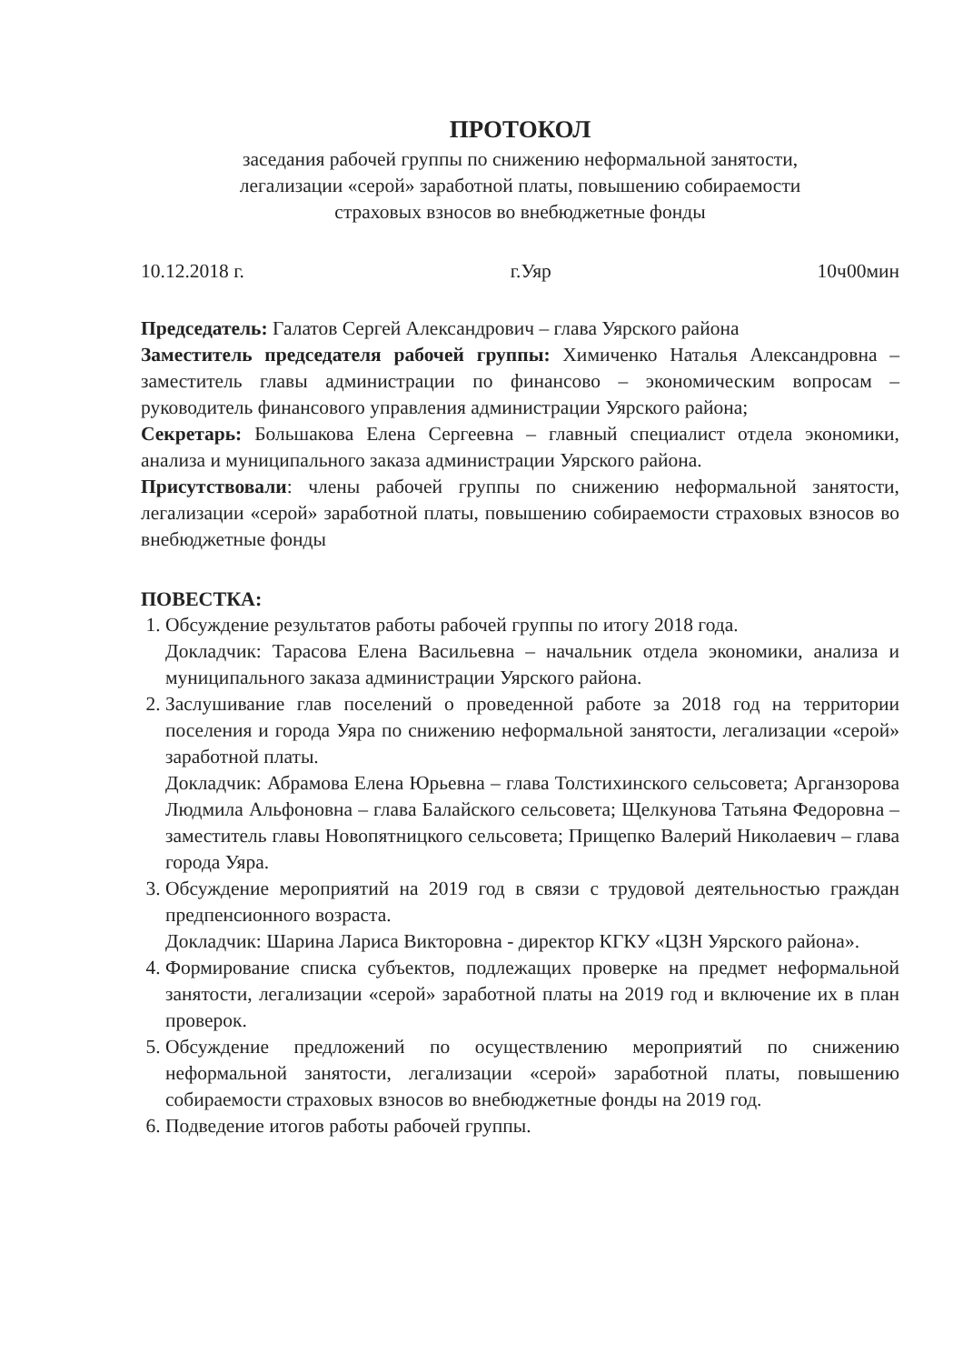ПРОТОКОЛ
заседания рабочей группы по снижению неформальной занятости,
легализации «серой» заработной платы, повышению собираемости
страховых взносов во внебюджетные фонды
10.12.2018 г. г.Уяр 10ч00мин
Председатель: Галатов Сергей Александрович – глава Уярского района
Заместитель председателя рабочей группы: Химиченко Наталья Александровна – заместитель главы администрации по финансово – экономическим вопросам – руководитель финансового управления администрации Уярского района;
Секретарь: Большакова Елена Сергеевна – главный специалист отдела экономики, анализа и муниципального заказа администрации Уярского района.
Присутствовали: члены рабочей группы по снижению неформальной занятости, легализации «серой» заработной платы, повышению собираемости страховых взносов во внебюджетные фонды
ПОВЕСТКА:
1. Обсуждение результатов работы рабочей группы по итогу 2018 года.
Докладчик: Тарасова Елена Васильевна – начальник отдела экономики, анализа и муниципального заказа администрации Уярского района.
2. Заслушивание глав поселений о проведенной работе за 2018 год на территории поселения и города Уяра по снижению неформальной занятости, легализации «серой» заработной платы.
Докладчик: Абрамова Елена Юрьевна – глава Толстихинского сельсовета; Арганзорова Людмила Альфоновна – глава Балайского сельсовета; Щелкунова Татьяна Федоровна – заместитель главы Новопятницкого сельсовета; Прищепко Валерий Николаевич – глава города Уяра.
3. Обсуждение мероприятий на 2019 год в связи с трудовой деятельностью граждан предпенсионного возраста.
Докладчик: Шарина Лариса Викторовна - директор КГКУ «ЦЗН Уярского района».
4. Формирование списка субъектов, подлежащих проверке на предмет неформальной занятости, легализации «серой» заработной платы на 2019 год и включение их в план проверок.
5. Обсуждение предложений по осуществлению мероприятий по снижению неформальной занятости, легализации «серой» заработной платы, повышению собираемости страховых взносов во внебюджетные фонды на 2019 год.
6. Подведение итогов работы рабочей группы.